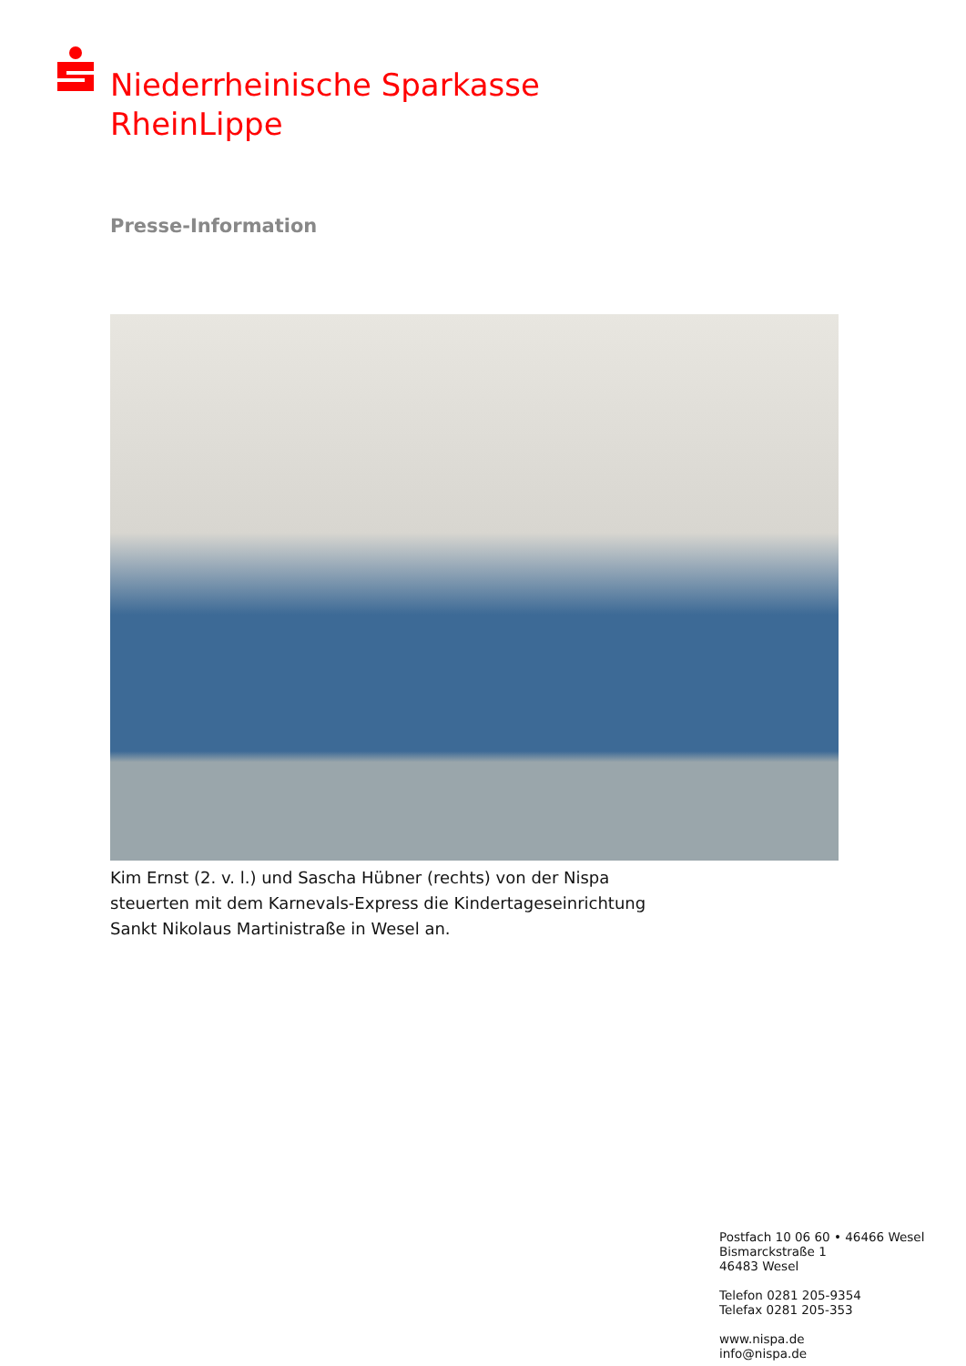Niederrheinische Sparkasse
RheinLippe
Presse-Information
Kim Ernst (2. v. l.) und Sascha Hübner (rechts) von der Nispa steuerten mit dem Karnevals-Express die Kindertageseinrichtung Sankt Nikolaus Martinistraße in Wesel an.
Postfach 10 06 60 • 46466 Wesel
Bismarckstraße 1
46483 Wesel
Telefon 0281 205-9354
Telefax 0281 205-353
www.nispa.de
info@nispa.de